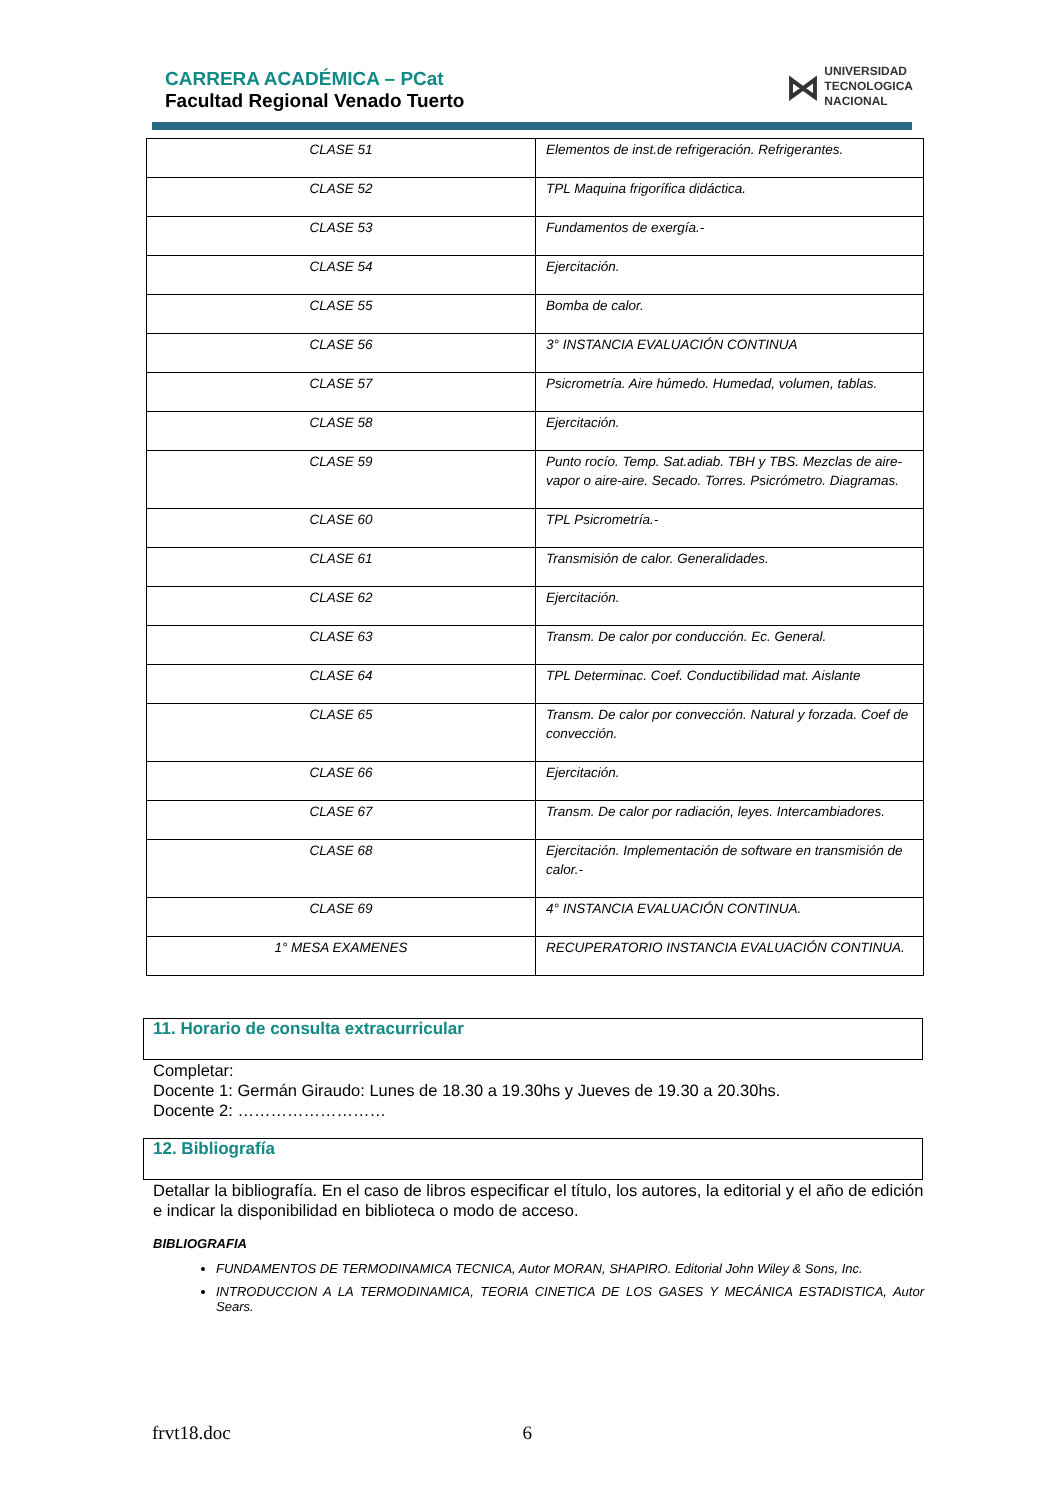CARRERA ACADÉMICA – PCat
Facultad Regional Venado Tuerto
⋈ UNIVERSIDAD
TECNOLOGICA
NACIONAL
| CLASE 51 | Elementos de inst.de refrigeración. Refrigerantes. |
| CLASE 52 | TPL Maquina frigorífica didáctica. |
| CLASE 53 | Fundamentos de exergía.- |
| CLASE 54 | Ejercitación. |
| CLASE 55 | Bomba de calor. |
| CLASE 56 | 3° INSTANCIA EVALUACIÓN CONTINUA |
| CLASE 57 | Psicrometría. Aire húmedo. Humedad, volumen, tablas. |
| CLASE 58 | Ejercitación. |
| CLASE 59 | Punto rocío. Temp. Sat.adiab. TBH y TBS. Mezclas de aire-vapor o aire-aire. Secado. Torres. Psicrómetro. Diagramas. |
| CLASE 60 | TPL Psicrometría.- |
| CLASE 61 | Transmisión de calor. Generalidades. |
| CLASE 62 | Ejercitación. |
| CLASE 63 | Transm. De calor por conducción. Ec. General. |
| CLASE 64 | TPL Determinac. Coef. Conductibilidad mat. Aislante |
| CLASE 65 | Transm. De calor por convección. Natural y forzada. Coef de convección. |
| CLASE 66 | Ejercitación. |
| CLASE 67 | Transm. De calor por radiación, leyes. Intercambiadores. |
| CLASE 68 | Ejercitación. Implementación de software en transmisión de calor.- |
| CLASE 69 | 4° INSTANCIA EVALUACIÓN CONTINUA. |
| 1° MESA EXAMENES | RECUPERATORIO INSTANCIA EVALUACIÓN CONTINUA. |
11. Horario de consulta extracurricular
Completar:
Docente 1: Germán Giraudo: Lunes de 18.30 a 19.30hs y Jueves de 19.30 a 20.30hs.
Docente 2: ………………………
12. Bibliografía
Detallar la bibliografía. En el caso de libros especificar el título, los autores, la editorial y el año de edición e indicar la disponibilidad en biblioteca o modo de acceso.
BIBLIOGRAFIA
FUNDAMENTOS DE TERMODINAMICA TECNICA, Autor MORAN, SHAPIRO. Editorial John Wiley & Sons, Inc.
INTRODUCCION A LA TERMODINAMICA, TEORIA CINETICA DE LOS GASES Y MECÁNICA ESTADISTICA, Autor Sears.
frvt18.doc 6